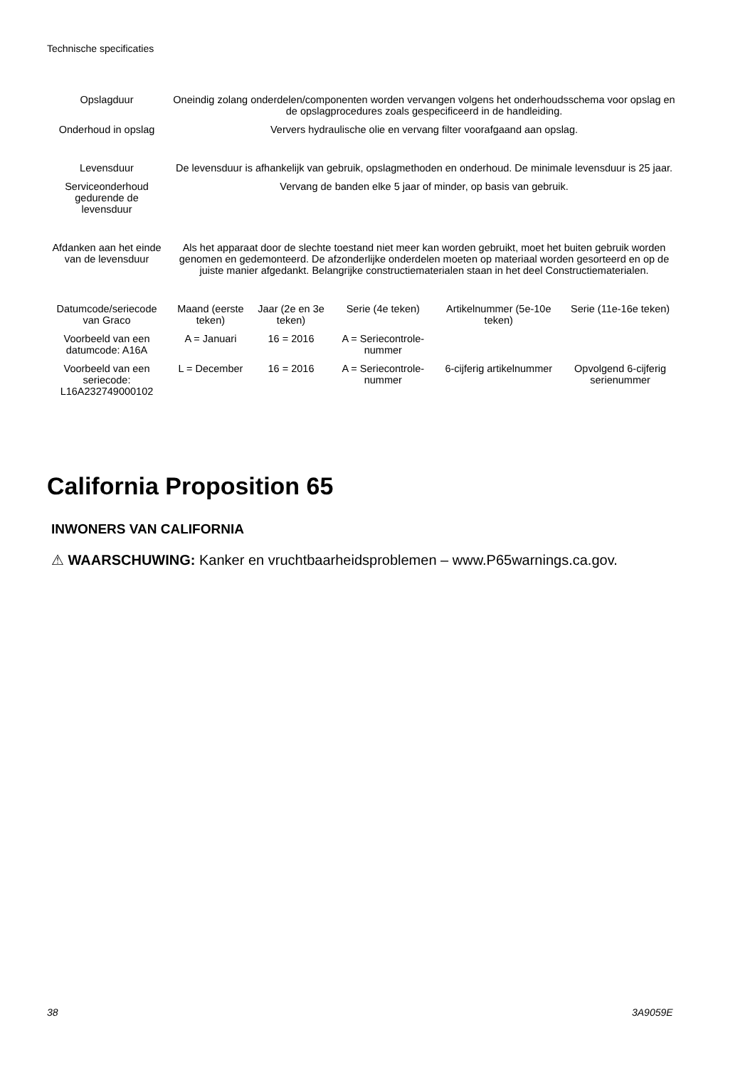Technische specificaties
| Opslagduur | Oneindig zolang onderdelen/componenten worden vervangen volgens het onderhoudsschema voor opslag en de opslagprocedures zoals gespecificeerd in de handleiding. | | | | |
| Onderhoud in opslag | Ververs hydraulische olie en vervang filter voorafgaand aan opslag. | | | | |
| Levensduur | De levensduur is afhankelijk van gebruik, opslagmethoden en onderhoud. De minimale levensduur is 25 jaar. | | | | |
| Serviceonderhoud gedurende de levensduur | Vervang de banden elke 5 jaar of minder, op basis van gebruik. | | | | |
| Afdanken aan het einde van de levensduur | Als het apparaat door de slechte toestand niet meer kan worden gebruikt, moet het buiten gebruik worden genomen en gedemonteerd. De afzonderlijke onderdelen moeten op materiaal worden gesorteerd en op de juiste manier afgedankt. Belangrijke constructiematerialen staan in het deel Constructiematerialen. | | | | |
| Datumcode/seriecode van Graco | Maand (eerste teken) | Jaar (2e en 3e teken) | Serie (4e teken) | Artikelnummer (5e-10e teken) | Serie (11e-16e teken) |
| Voorbeeld van een datumcode: A16A | A = Januari | 16 = 2016 | A = Seriecontrole-nummer | | |
| Voorbeeld van een seriecode: L16A232749000102 | L = December | 16 = 2016 | A = Seriecontrole-nummer | 6-cijferig artikelnummer | Opvolgend 6-cijferig serienummer |
California Proposition 65
INWONERS VAN CALIFORNIA
⚠ WAARSCHUWING: Kanker en vruchtbaarheidsproblemen – www.P65warnings.ca.gov.
38 3A9059E